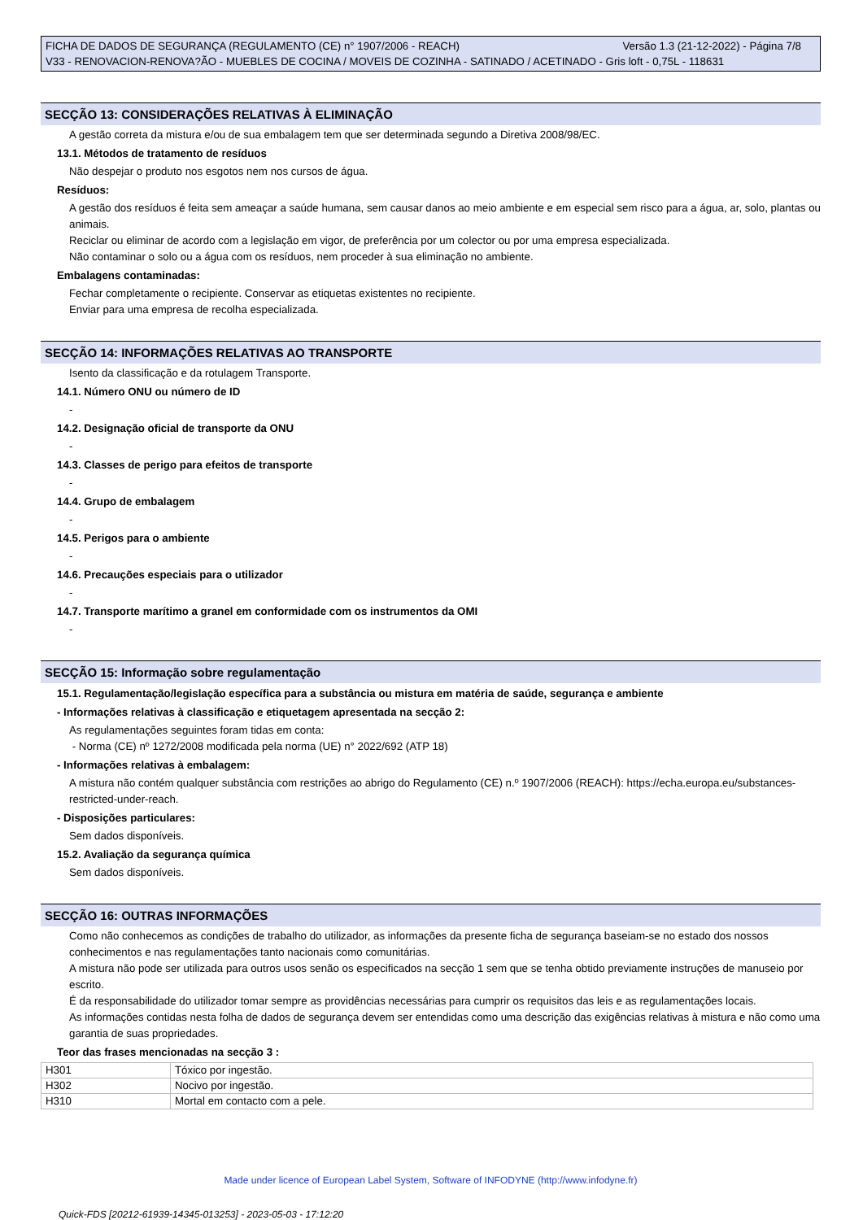FICHA DE DADOS DE SEGURANÇA (REGULAMENTO (CE) n° 1907/2006 - REACH) Versão 1.3 (21-12-2022) - Página 7/8
V33 - RENOVACION-RENOVA?ÃO - MUEBLES DE COCINA / MOVEIS DE COZINHA - SATINADO / ACETINADO - Gris loft - 0,75L - 118631
SECÇÃO 13: CONSIDERAÇÕES RELATIVAS À ELIMINAÇÃO
A gestão correta da mistura e/ou de sua embalagem tem que ser determinada segundo a Diretiva 2008/98/EC.
13.1. Métodos de tratamento de resíduos
Não despejar o produto nos esgotos nem nos cursos de água.
Resíduos:
A gestão dos resíduos é feita sem ameaçar a saúde humana, sem causar danos ao meio ambiente e em especial sem risco para a água, ar, solo, plantas ou animais.
Reciclar ou eliminar de acordo com a legislação em vigor, de preferência por um colector ou por uma empresa especializada.
Não contaminar o solo ou a água com os resíduos, nem proceder à sua eliminação no ambiente.
Embalagens contaminadas:
Fechar completamente o recipiente. Conservar as etiquetas existentes no recipiente.
Enviar para uma empresa de recolha especializada.
SECÇÃO 14: INFORMAÇÕES RELATIVAS AO TRANSPORTE
Isento da classificação e da rotulagem Transporte.
14.1. Número ONU ou número de ID
-
14.2. Designação oficial de transporte da ONU
-
14.3. Classes de perigo para efeitos de transporte
-
14.4. Grupo de embalagem
-
14.5. Perigos para o ambiente
-
14.6. Precauções especiais para o utilizador
-
14.7. Transporte marítimo a granel em conformidade com os instrumentos da OMI
-
SECÇÃO 15: Informação sobre regulamentação
15.1. Regulamentação/legislação específica para a substância ou mistura em matéria de saúde, segurança e ambiente
- Informações relativas à classificação e etiquetagem apresentada na secção 2:
As regulamentações seguintes foram tidas em conta:
- Norma (CE) nº 1272/2008 modificada pela norma (UE) n° 2022/692 (ATP 18)
- Informações relativas à embalagem:
A mistura não contém qualquer substância com restrições ao abrigo do Regulamento (CE) n.º 1907/2006 (REACH): https://echa.europa.eu/substances-restricted-under-reach.
- Disposições particulares:
Sem dados disponíveis.
15.2. Avaliação da segurança química
Sem dados disponíveis.
SECÇÃO 16: OUTRAS INFORMAÇÕES
Como não conhecemos as condições de trabalho do utilizador, as informações da presente ficha de segurança baseiam-se no estado dos nossos conhecimentos e nas regulamentações tanto nacionais como comunitárias.
A mistura não pode ser utilizada para outros usos senão os especificados na secção 1 sem que se tenha obtido previamente instruções de manuseio por escrito.
É da responsabilidade do utilizador tomar sempre as providências necessárias para cumprir os requisitos das leis e as regulamentações locais.
As informações contidas nesta folha de dados de segurança devem ser entendidas como uma descrição das exigências relativas à mistura e não como uma garantia de suas propriedades.
Teor das frases mencionadas na secção 3 :
| H301 | Tóxico por ingestão. |
| H302 | Nocivo por ingestão. |
| H310 | Mortal em contacto com a pele. |
Made under licence of European Label System, Software of INFODYNE (http://www.infodyne.fr)
Quick-FDS [20212-61939-14345-013253] - 2023-05-03 - 17:12:20